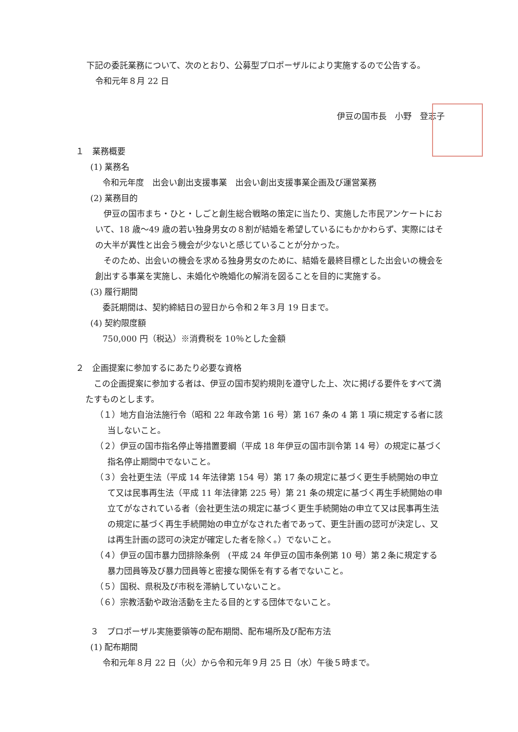下記の委託業務について、次のとおり、公募型プロポーザルにより実施するので公告する。
令和元年８月 22 日
伊豆の国市長　小野　登志子
１　業務概要
(1) 業務名
令和元年度　出会い創出支援事業　出会い創出支援事業企画及び運営業務
(2) 業務目的
　伊豆の国市まち・ひと・しごと創生総合戦略の策定に当たり、実施した市民アンケートにおいて、18 歳～49 歳の若い独身男女の８割が結婚を希望しているにもかかわらず、実際にはその大半が異性と出会う機会が少ないと感じていることが分かった。
　そのため、出会いの機会を求める独身男女のために、結婚を最終目標とした出会いの機会を創出する事業を実施し、未婚化や晩婚化の解消を図ることを目的に実施する。
(3) 履行期間
委託期間は、契約締結日の翌日から令和２年３月 19 日まで。
(4) 契約限度額
750,000 円（税込）※消費税を 10％とした金額
２　企画提案に参加するにあたり必要な資格
　この企画提案に参加する者は、伊豆の国市契約規則を遵守した上、次に掲げる要件をすべて満たすものとします。
（１）地方自治法施行令（昭和 22 年政令第 16 号）第 167 条の 4 第 1 項に規定する者に該当しないこと。
（２）伊豆の国市指名停止等措置要綱（平成 18 年伊豆の国市訓令第 14 号）の規定に基づく指名停止期間中でないこと。
（３）会社更生法（平成 14 年法律第 154 号）第 17 条の規定に基づく更生手続開始の申立て又は民事再生法（平成 11 年法律第 225 号）第 21 条の規定に基づく再生手続開始の申立てがなされている者（会社更生法の規定に基づく更生手続開始の申立て又は民事再生法の規定に基づく再生手続開始の申立がなされた者であって、更生計画の認可が決定し、又は再生計画の認可の決定が確定した者を除く。）でないこと。
（４）伊豆の国市暴力団排除条例　(平成 24 年伊豆の国市条例第 10 号）第２条に規定する暴力団員等及び暴力団員等と密接な関係を有する者でないこと。
（５）国税、県税及び市税を滞納していないこと。
（６）宗教活動や政治活動を主たる目的とする団体でないこと。
３　プロポーザル実施要領等の配布期間、配布場所及び配布方法
(1) 配布期間
令和元年８月 22 日（火）から令和元年９月 25 日（水）午後５時まで。